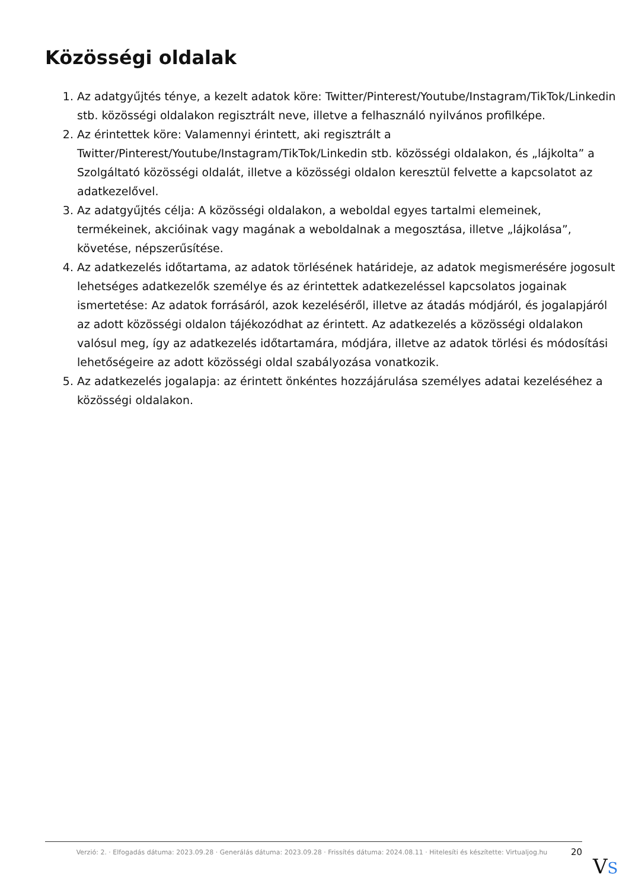Közösségi oldalak
1. Az adatgyűjtés ténye, a kezelt adatok köre: Twitter/Pinterest/Youtube/Instagram/TikTok/Linkedin stb. közösségi oldalakon regisztrált neve, illetve a felhasználó nyilvános profilképe.
2. Az érintettek köre: Valamennyi érintett, aki regisztrált a Twitter/Pinterest/Youtube/Instagram/TikTok/Linkedin stb. közösségi oldalakon, és „lájkolta” a Szolgáltató közösségi oldalát, illetve a közösségi oldalon keresztül felvette a kapcsolatot az adatkezelővel.
3. Az adatgyűjtés célja: A közösségi oldalakon, a weboldal egyes tartalmi elemeinek, termékeinek, akcióinak vagy magának a weboldalnak a megosztása, illetve „lájkolása”, követése, népszerűsítése.
4. Az adatkezelés időtartama, az adatok törlésének határideje, az adatok megismerésére jogosult lehetséges adatkezelők személye és az érintettek adatkezeléssel kapcsolatos jogainak ismertetése: Az adatok forrásáról, azok kezeléséről, illetve az átadás módjáról, és jogalapjáról az adott közösségi oldalon tájékozódhat az érintett. Az adatkezelés a közösségi oldalakon valósul meg, így az adatkezelés időtartamára, módjára, illetve az adatok törlési és módosítási lehetőségeire az adott közösségi oldal szabályozása vonatkozik.
5. Az adatkezelés jogalapja: az érintett önkéntes hozzájárulása személyes adatai kezeléséhez a közösségi oldalakon.
Verzió: 2. · Elfogadás dátuma: 2023.09.28 · Generálás dátuma: 2023.09.28 · Frissítés dátuma: 2024.08.11 · Hitelesíti és készítette: Virtualjog.hu
20
VS